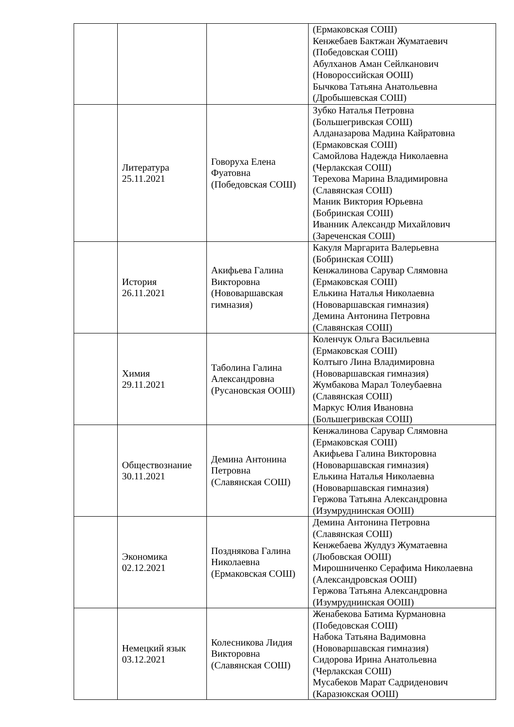| | | | (Ермаковская СОШ) Кенжебаев Бактжан Жуматаевич (Победовская СОШ) Абулханов Аман Сейлканович (Новороссийская ООШ) Бычкова Татьяна Анатольевна (Дробышевская СОШ) |
| | Литература 25.11.2021 | Говоруха Елена Фуатовна (Победовская СОШ) | Зубко Наталья Петровна (Большегривская СОШ) Алданазарова Мадина Кайратовна (Ермаковская СОШ) Самойлова Надежда Николаевна (Черлакская СОШ) Терехова Марина Владимировна (Славянская СОШ) Маник Виктория Юрьевна (Бобринская СОШ) Иванник Александр Михайлович (Зареченская СОШ) |
| | История 26.11.2021 | Акифьева Галина Викторовна (Нововаршавская гимназия) | Какуля Маргарита Валерьевна (Бобринская СОШ) Кенжалинова Сарувар Слямовна (Ермаковская СОШ) Елькина Наталья Николаевна (Нововаршавская гимназия) Демина Антонина Петровна (Славянская СОШ) |
| | Химия 29.11.2021 | Таболина Галина Александровна (Русановская ООШ) | Коленчук Ольга Васильевна (Ермаковская СОШ) Колтыго Лина Владимировна (Нововаршавская гимназия) Жумбакова Марал Толеубаевна (Славянская СОШ) Маркус Юлия Ивановна (Большегривская СОШ) |
| | Обществознание 30.11.2021 | Демина Антонина Петровна (Славянская СОШ) | Кенжалинова Сарувар Слямовна (Ермаковская СОШ) Акифьева Галина Викторовна (Нововаршавская гимназия) Елькина Наталья Николаевна (Нововаршавская гимназия) Гержова Татьяна Александровна (Изумруднинская ООШ) |
| | Экономика 02.12.2021 | Позднякова Галина Николаевна (Ермаковская СОШ) | Демина Антонина Петровна (Славянская СОШ) Кенжебаева Жулдуз Жуматаевна (Любовская ООШ) Мирошниченко Серафима Николаевна (Александровская ООШ) Гержова Татьяна Александровна (Изумруднинская ООШ) |
| | Немецкий язык 03.12.2021 | Колесникова Лидия Викторовна (Славянская СОШ) | Женабекова Батима Курмановна (Победовская СОШ) Набока Татьяна Вадимовна (Нововаршавская гимназия) Сидорова Ирина Анатольевна (Черлакская СОШ) Мусабеков Марат Садриденович (Каразюкская ООШ) |